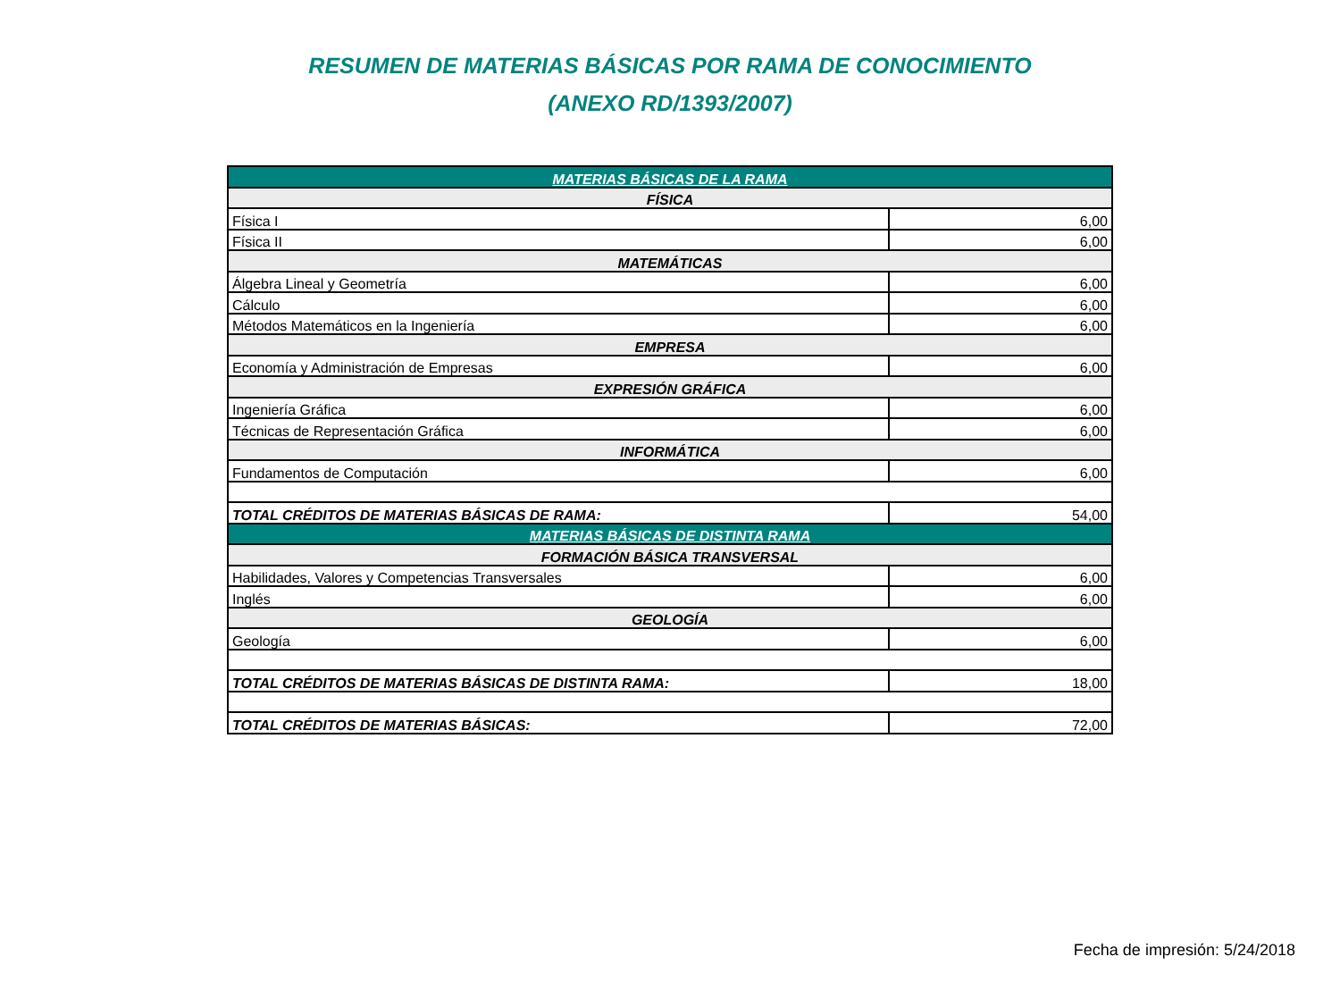RESUMEN DE MATERIAS BÁSICAS POR RAMA DE CONOCIMIENTO
(ANEXO RD/1393/2007)
| MATERIAS BÁSICAS DE LA RAMA | |
| --- | --- |
| FÍSICA | |
| Física I | 6,00 |
| Física II | 6,00 |
| MATEMÁTICAS | |
| Álgebra Lineal y Geometría | 6,00 |
| Cálculo | 6,00 |
| Métodos Matemáticos en la Ingeniería | 6,00 |
| EMPRESA | |
| Economía y Administración de Empresas | 6,00 |
| EXPRESIÓN GRÁFICA | |
| Ingeniería Gráfica | 6,00 |
| Técnicas de Representación Gráfica | 6,00 |
| INFORMÁTICA | |
| Fundamentos de Computación | 6,00 |
| TOTAL CRÉDITOS DE MATERIAS BÁSICAS DE RAMA: | 54,00 |
| MATERIAS BÁSICAS DE DISTINTA RAMA | |
| FORMACIÓN BÁSICA TRANSVERSAL | |
| Habilidades, Valores y Competencias Transversales | 6,00 |
| Inglés | 6,00 |
| GEOLOGÍA | |
| Geología | 6,00 |
| TOTAL CRÉDITOS DE MATERIAS BÁSICAS DE DISTINTA RAMA: | 18,00 |
| TOTAL CRÉDITOS DE MATERIAS BÁSICAS: | 72,00 |
Fecha de impresión: 5/24/2018